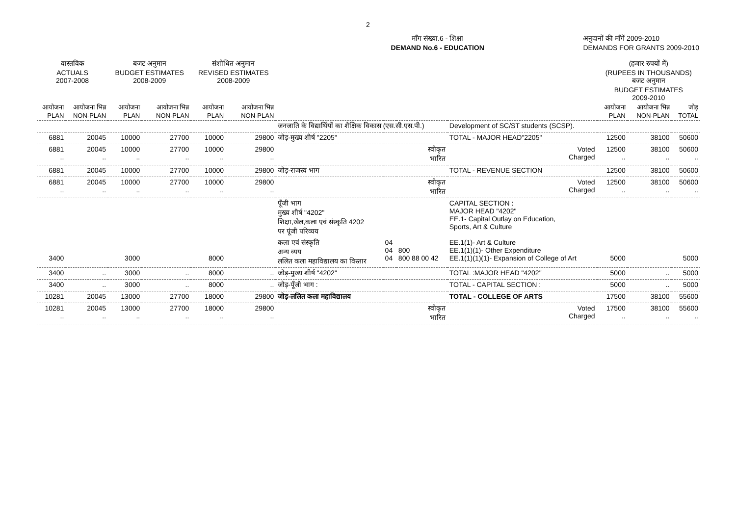2
माँग संख्या.6 - शिक्षा
DEMAND No.6 - EDUCATION
अनुदानों की माँगें 2009-2010
DEMANDS FOR GRANTS 2009-2010
| वास्तविक ACTUALS 2007-2008 | | बजट अनुमान BUDGET ESTIMATES 2008-2009 | | संशोधित अनुमान REVISED ESTIMATES 2008-2009 | | | | | | (हजार रुपयों में) (RUPEES IN THOUSANDS) बजट अनुमान BUDGET ESTIMATES 2009-2010 | | |
| --- | --- | --- | --- | --- | --- | --- | --- | --- | --- | --- | --- | --- |
| आयोजना PLAN | आयोजना भिन्न NON-PLAN | आयोजना PLAN | आयोजना भिन्न NON-PLAN | आयोजना PLAN | आयोजना भिन्न NON-PLAN | | | | | आयोजना PLAN | आयोजना भिन्न NON-PLAN | जोड़ TOTAL |
| | | | | | | जनजाति के विद्यार्थियों का शैक्षिक विकास (एस.सी.एस.पी.) | | | Development of SC/ST students (SCSP). | | | |
| 6881 | 20045 | 10000 | 27700 | 10000 | 29800 | जोड़-मुख्य शीर्ष "2205" | | | TOTAL - MAJOR HEAD"2205" | 12500 | 38100 | 50600 |
| 6881 .. | 20045 .. | 10000 .. | 27700 .. | 10000 .. | 29800 .. | स्वीकृत भारित | | | Voted Charged | 12500 .. | 38100 .. | 50600 .. |
| 6881 | 20045 | 10000 | 27700 | 10000 | 29800 | जोड़-राजस्व भाग | | | TOTAL - REVENUE SECTION | 12500 | 38100 | 50600 |
| 6881 .. | 20045 .. | 10000 .. | 27700 .. | 10000 .. | 29800 .. | स्वीकृत भारित | | | Voted Charged | 12500 .. | 38100 .. | 50600 .. |
| | | | | | | पूँजी भाग मुख्य शीर्ष "4202" शिक्षा,खेल,कला एवं संस्कृति 4202 पर पूंजी परिव्यय | | | CAPITAL SECTION : MAJOR HEAD "4202" EE.1- Capital Outlay on Education, Sports, Art & Culture | | | |
| 3400 | | 3000 | | 8000 | | कला एवं संस्कृति अन्य व्यय ललित कला महाविद्यालय का विस्तार | 04 04 04 | 800 800 88 00 42 | EE.1(1)- Art & Culture EE.1(1)(1)- Other Expenditure EE.1(1)(1)(1)- Expansion of College of Art | 5000 | | 5000 |
| 3400 | .. | 3000 | .. | 8000 | .. | जोड़-मुख्य शीर्ष "4202" | | | TOTAL :MAJOR HEAD "4202" | 5000 | .. | 5000 |
| 3400 | .. | 3000 | .. | 8000 | .. | जोड़-पूँजी भाग : | | | TOTAL - CAPITAL SECTION : | 5000 | .. | 5000 |
| 10281 | 20045 | 13000 | 27700 | 18000 | 29800 | जोड़-ललित कला महाविद्यालय | | | TOTAL - COLLEGE OF ARTS | 17500 | 38100 | 55600 |
| 10281 .. | 20045 .. | 13000 .. | 27700 .. | 18000 .. | 29800 .. | स्वीकृत भारित | | | Voted Charged | 17500 .. | 38100 .. | 55600 .. |